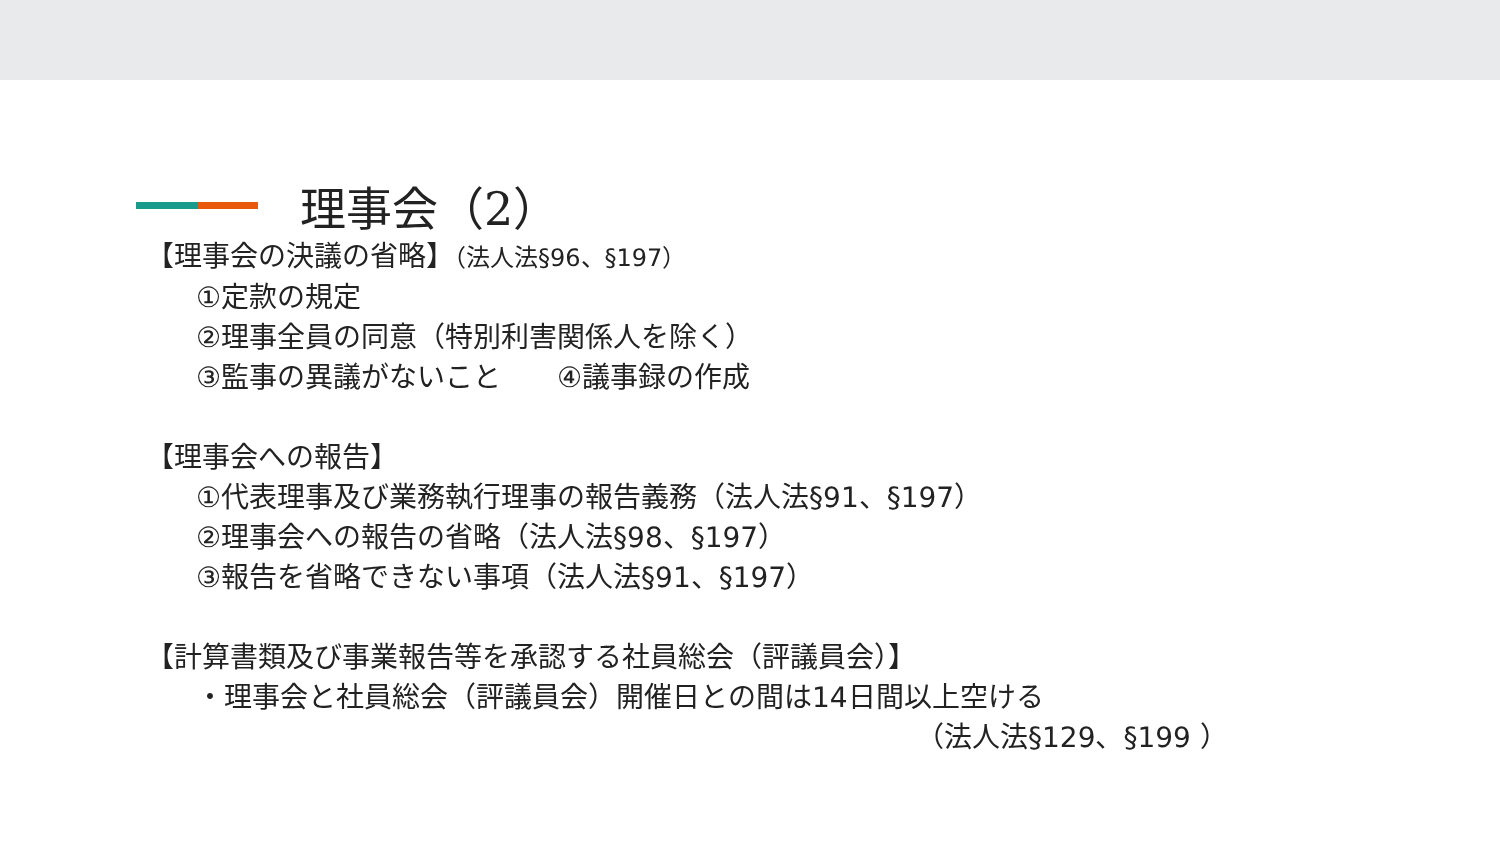理事会（2）
【理事会の決議の省略】（法人法§96、§197）
①定款の規定
②理事全員の同意（特別利害関係人を除く）
③監事の異議がないこと　　④議事録の作成
【理事会への報告】
①代表理事及び業務執行理事の報告義務（法人法§91、§197）
②理事会への報告の省略（法人法§98、§197）
③報告を省略できない事項（法人法§91、§197）
【計算書類及び事業報告等を承認する社員総会（評議員会）】
・理事会と社員総会（評議員会）開催日との間は14日間以上空ける
（法人法§129、§199 ）